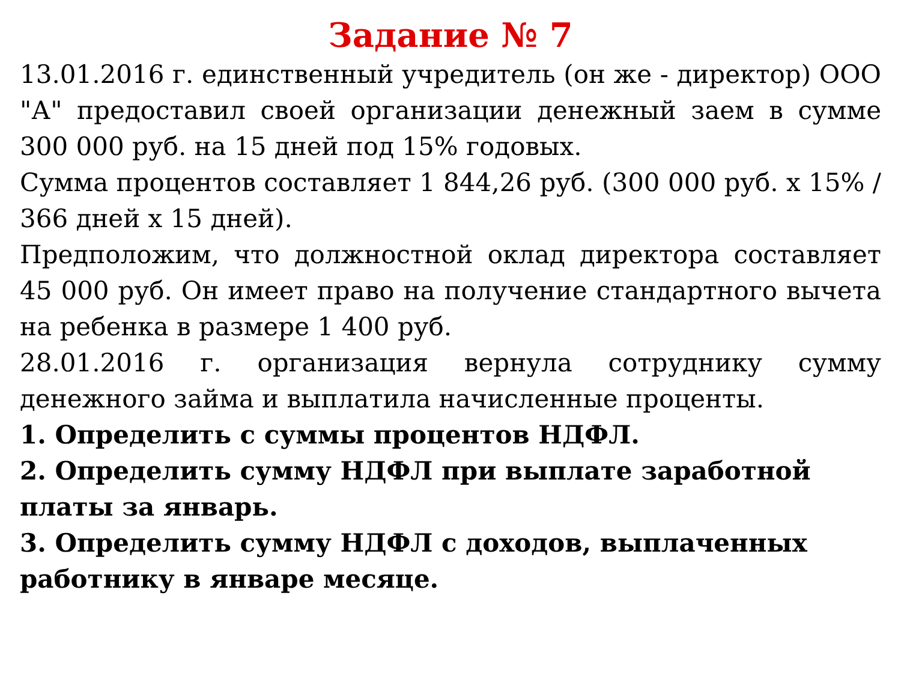Задание № 7
13.01.2016 г. единственный учредитель (он же - директор) ООО "А" предоставил своей организации денежный заем в сумме 300 000 руб. на 15 дней под 15% годовых.
Сумма процентов составляет 1 844,26 руб. (300 000 руб. x 15% / 366 дней x 15 дней).
Предположим, что должностной оклад директора составляет 45 000 руб. Он имеет право на получение стандартного вычета на ребенка в размере 1 400 руб.
28.01.2016 г. организация вернула сотруднику сумму денежного займа и выплатила начисленные проценты.
1. Определить с суммы процентов НДФЛ.
2. Определить сумму НДФЛ при выплате заработной платы за январь.
3. Определить сумму НДФЛ с доходов, выплаченных работнику в январе месяце.